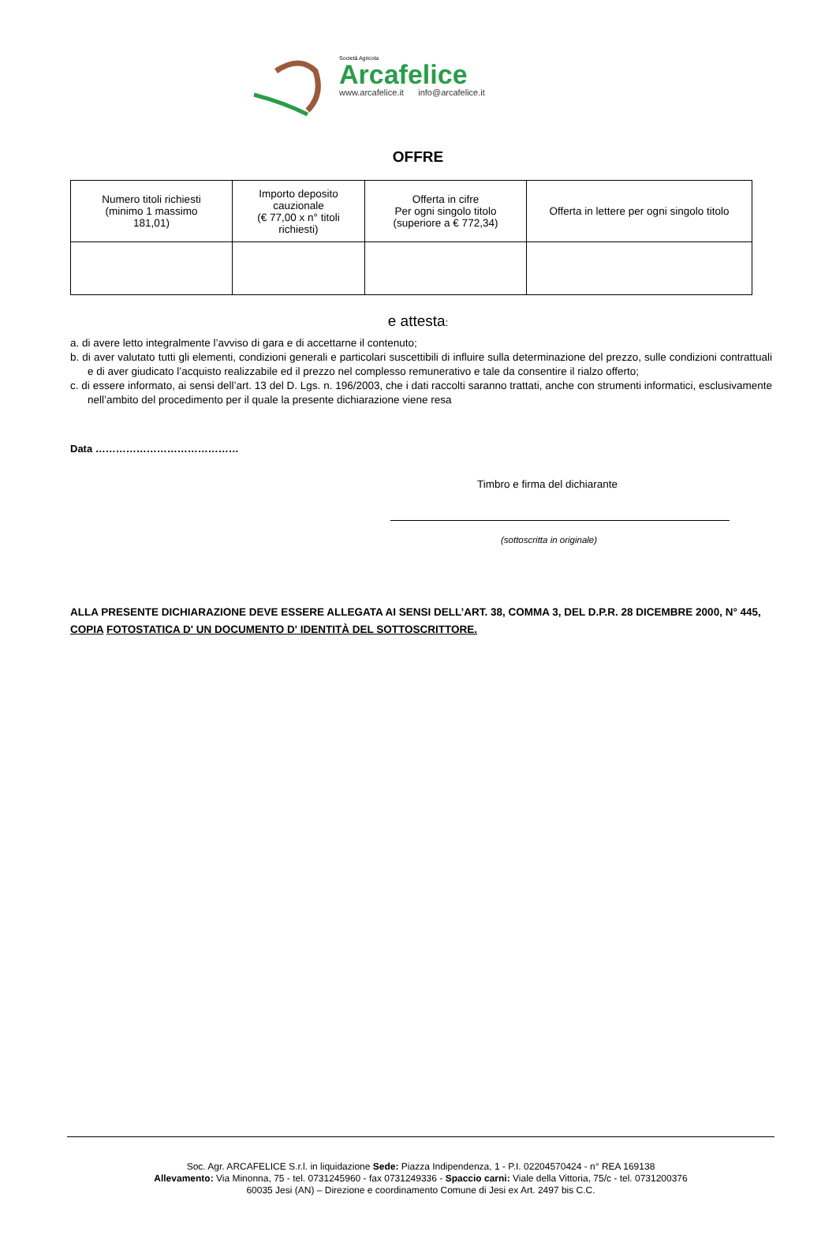Società Agricola
Arcafelice
www.arcafelice.it info@arcafelice.it
OFFRE
| Numero titoli richiesti (minimo 1 massimo 181,01) | Importo deposito cauzionale (€ 77,00 x n° titoli richiesti) | Offerta in cifre Per ogni singolo titolo (superiore a € 772,34) | Offerta in lettere per ogni singolo titolo |
| --- | --- | --- | --- |
e attesta:
a. di avere letto integralmente l’avviso di gara e di accettarne il contenuto;
b. di aver valutato tutti gli elementi, condizioni generali e particolari suscettibili di influire sulla determinazione del prezzo, sulle condizioni contrattuali e di aver giudicato l’acquisto realizzabile ed il prezzo nel complesso remunerativo e tale da consentire il rialzo offerto;
c. di essere informato, ai sensi dell’art. 13 del D. Lgs. n. 196/2003, che i dati raccolti saranno trattati, anche con strumenti informatici, esclusivamente nell’ambito del procedimento per il quale la presente dichiarazione viene resa
Data ……………………………………
Timbro e firma del dichiarante
(sottoscritta in originale)
ALLA PRESENTE DICHIARAZIONE DEVE ESSERE ALLEGATA AI SENSI DELL’ART. 38, COMMA 3, DEL D.P.R. 28 DICEMBRE 2000, N° 445, COPIA FOTOSTATICA D' UN DOCUMENTO D' IDENTITÀ DEL SOTTOSCRITTORE.
Soc. Agr. ARCAFELICE S.r.l. in liquidazione Sede: Piazza Indipendenza, 1 - P.I. 02204570424 - n° REA 169138
Allevamento: Via Minonna, 75 - tel. 0731245960 - fax 0731249336 - Spaccio carni: Viale della Vittoria, 75/c - tel. 0731200376
60035 Jesi (AN) – Direzione e coordinamento Comune di Jesi ex Art. 2497 bis C.C.